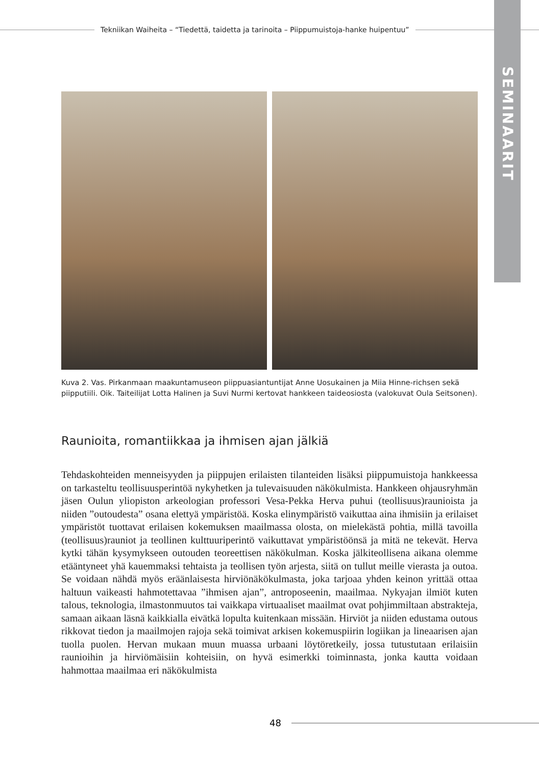Tekniikan Waiheita – “Tiedettä, taidetta ja tarinoita – Piippumuistoja-hanke huipentuu”
SEMINAARIT
Kuva 2. Vas. Pirkanmaan maakuntamuseon piippuasiantuntijat Anne Uosukainen ja Miia Hinne-richsen sekä piipputiili. Oik. Taiteilijat Lotta Halinen ja Suvi Nurmi kertovat hankkeen taideosiosta (valokuvat Oula Seitsonen).
Raunioita, romantiikkaa ja ihmisen ajan jälkiä
Tehdaskohteiden menneisyyden ja piippujen erilaisten tilanteiden lisäksi piippumuistoja hankkeessa on tarkasteltu teollisuusperintöä nykyhetken ja tulevaisuuden näkökulmista. Hankkeen ohjausryhmän jäsen Oulun yliopiston arkeologian professori Vesa-Pekka Herva puhui (teollisuus)raunioista ja niiden ”outoudesta” osana elettyä ympäristöä. Koska elinympäristö vaikuttaa aina ihmisiin ja erilaiset ympäristöt tuottavat erilaisen kokemuksen maailmassa olosta, on mielekästä pohtia, millä tavoilla (teollisuus)rauniot ja teollinen kulttuuriperintö vaikuttavat ympäristöönsä ja mitä ne tekevät. Herva kytki tähän kysymykseen outouden teoreettisen näkökulman. Koska jälkiteollisena aikana olemme etääntyneet yhä kauemmaksi tehtaista ja teollisen työn arjesta, siitä on tullut meille vierasta ja outoa. Se voidaan nähdä myös eräänlaisesta hirviönäkökulmasta, joka tarjoaa yhden keinon yrittää ottaa haltuun vaikeasti hahmotettavaa ”ihmisen ajan”, antroposeenin, maailmaa. Nykyajan ilmiöt kuten talous, teknologia, ilmastonmuutos tai vaikkapa virtuaaliset maailmat ovat pohjimmiltaan abstrakteja, samaan aikaan läsnä kaikkialla eivätkä lopulta kuitenkaan missään. Hirviöt ja niiden edustama outous rikkovat tiedon ja maailmojen rajoja sekä toimivat arkisen kokemuspiirin logiikan ja lineaarisen ajan tuolla puolen. Hervan mukaan muun muassa urbaani löytöretkeily, jossa tutustutaan erilaisiin raunioihin ja hirviömäisiin kohteisiin, on hyvä esimerkki toiminnasta, jonka kautta voidaan hahmottaa maailmaa eri näkökulmista
48